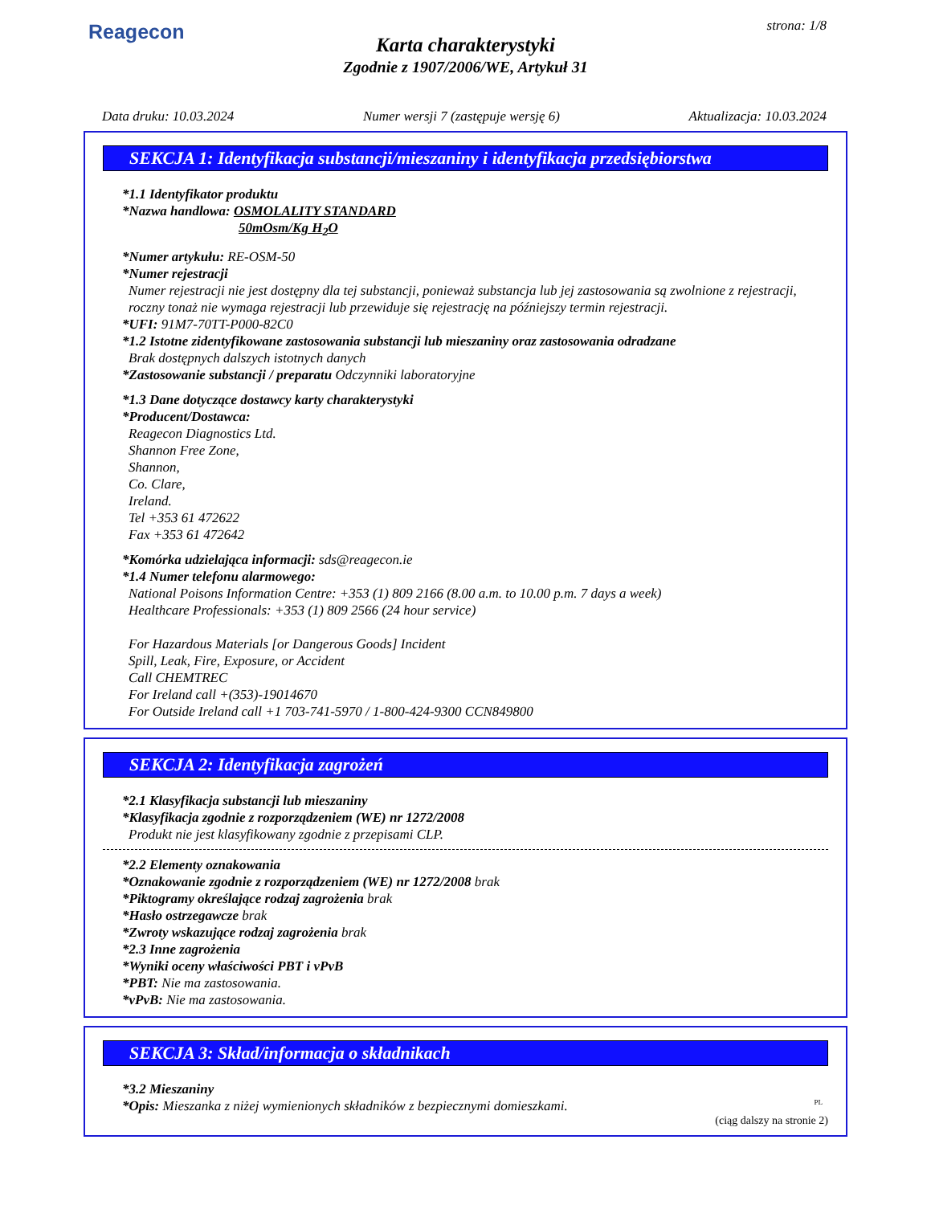Reagecon strona: 1/8
Karta charakterystyki
Zgodnie z 1907/2006/WE, Artykuł 31
Data druku: 10.03.2024 Numer wersji 7 (zastępuje wersję 6) Aktualizacja: 10.03.2024
SEKCJA 1: Identyfikacja substancji/mieszaniny i identyfikacja przedsiębiorstwa
*1.1 Identyfikator produktu
*Nazwa handlowa: OSMOLALITY STANDARD
50mOsm/Kg H<sub>2</sub>O
*Numer artykułu: RE-OSM-50
*Numer rejestracji
Numer rejestracji nie jest dostępny dla tej substancji, ponieważ substancja lub jej zastosowania są zwolnione z rejestracji, roczny tonaż nie wymaga rejestracji lub przewiduje się rejestrację na późniejszy termin rejestracji.
*UFI: 91M7-70TT-P000-82C0
*1.2 Istotne zidentyfikowane zastosowania substancji lub mieszaniny oraz zastosowania odradzane
Brak dostępnych dalszych istotnych danych
*Zastosowanie substancji / preparatu Odczynniki laboratoryjne
*1.3 Dane dotyczące dostawcy karty charakterystyki
*Producent/Dostawca:
Reagecon Diagnostics Ltd.
Shannon Free Zone,
Shannon,
Co. Clare,
Ireland.
Tel +353 61 472622
Fax +353 61 472642
*Komórka udzielająca informacji: sds@reagecon.ie
*1.4 Numer telefonu alarmowego:
National Poisons Information Centre: +353 (1) 809 2166 (8.00 a.m. to 10.00 p.m. 7 days a week)
Healthcare Professionals: +353 (1) 809 2566 (24 hour service)
For Hazardous Materials [or Dangerous Goods] Incident
Spill, Leak, Fire, Exposure, or Accident
Call CHEMTREC
For Ireland call +(353)-19014670
For Outside Ireland call +1 703-741-5970 / 1-800-424-9300 CCN849800
SEKCJA 2: Identyfikacja zagrożeń
*2.1 Klasyfikacja substancji lub mieszaniny
*Klasyfikacja zgodnie z rozporządzeniem (WE) nr 1272/2008
Produkt nie jest klasyfikowany zgodnie z przepisami CLP.
*2.2 Elementy oznakowania
*Oznakowanie zgodnie z rozporządzeniem (WE) nr 1272/2008 brak
*Piktogramy określające rodzaj zagrożenia brak
*Hasło ostrzegawcze brak
*Zwroty wskazujące rodzaj zagrożenia brak
*2.3 Inne zagrożenia
*Wyniki oceny właściwości PBT i vPvB
*PBT: Nie ma zastosowania.
*vPvB: Nie ma zastosowania.
SEKCJA 3: Skład/informacja o składnikach
*3.2 Mieszaniny
*Opis: Mieszanka z niżej wymienionych składników z bezpiecznymi domieszkami.
(ciąg dalszy na stronie 2)
PL